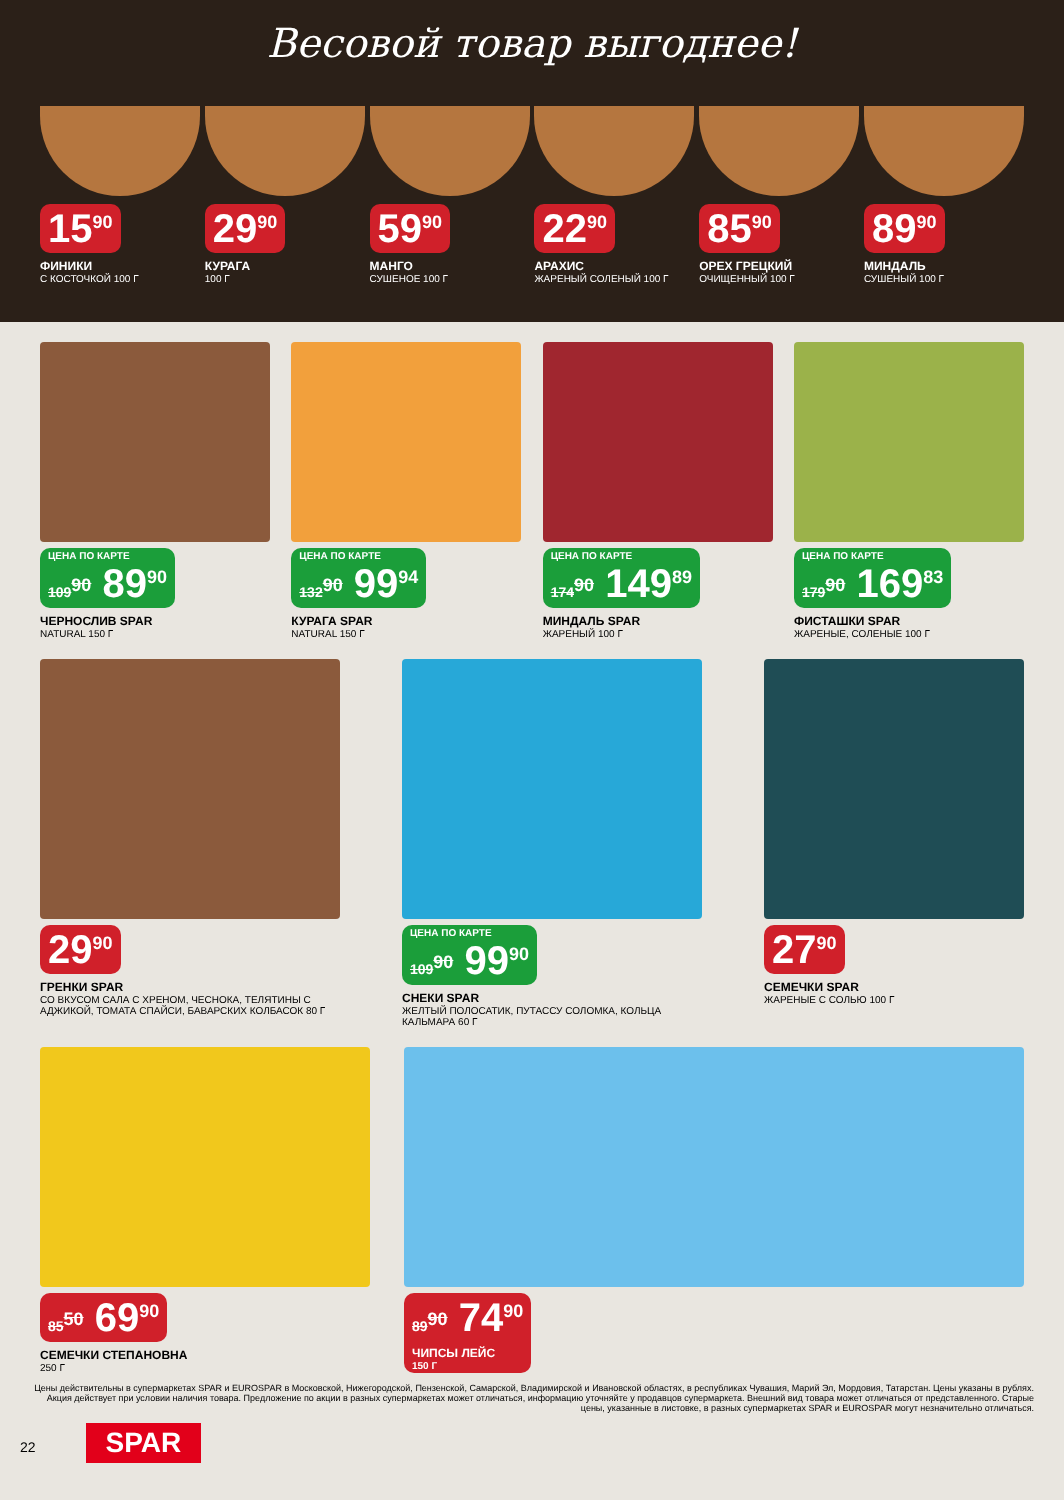Весовой товар выгоднее!
15<sup>90</sup>
ФИНИКИ
С КОСТОЧКОЙ 100 Г
29<sup>90</sup>
КУРАГА
100 Г
59<sup>90</sup>
МАНГО
СУШЕНОЕ 100 Г
22<sup>90</sup>
АРАХИС
ЖАРЕНЫЙ СОЛЕНЫЙ 100 Г
85<sup>90</sup>
ОРЕХ ГРЕЦКИЙ
ОЧИЩЕННЫЙ 100 Г
89<sup>90</sup>
МИНДАЛЬ
СУШЕНЫЙ 100 Г
ЦЕНА ПО КАРТЕ 109<sup>90</sup> 89<sup>90</sup>
ЧЕРНОСЛИВ SPAR
NATURAL 150 Г
ЦЕНА ПО КАРТЕ 132<sup>90</sup> 99<sup>94</sup>
КУРАГА SPAR
NATURAL 150 Г
ЦЕНА ПО КАРТЕ 174<sup>90</sup> 149<sup>89</sup>
МИНДАЛЬ SPAR
ЖАРЕНЫЙ 100 Г
ЦЕНА ПО КАРТЕ 179<sup>90</sup> 169<sup>83</sup>
ФИСТАШКИ SPAR
ЖАРЕНЫЕ, СОЛЕНЫЕ 100 Г
29<sup>90</sup>
ГРЕНКИ SPAR
СО ВКУСОМ САЛА С ХРЕНОМ, ЧЕСНОКА, ТЕЛЯТИНЫ С АДЖИКОЙ, ТОМАТА СПАЙСИ, БАВАРСКИХ КОЛБАСОК 80 Г
ЦЕНА ПО КАРТЕ 109<sup>90</sup> 99<sup>90</sup>
СНЕКИ SPAR
ЖЕЛТЫЙ ПОЛОСАТИК, ПУТАССУ СОЛОМКА, КОЛЬЦА КАЛЬМАРА 60 Г
27<sup>90</sup>
СЕМЕЧКИ SPAR
ЖАРЕНЫЕ С СОЛЬЮ 100 Г
85<sup>50</sup> 69<sup>90</sup>
СЕМЕЧКИ СТЕПАНОВНА
250 Г
89<sup>90</sup> 74<sup>90</sup> ЧИПСЫ ЛЕЙС 150 Г
Цены действительны в супермаркетах SPAR и EUROSPAR в Московской, Нижегородской, Пензенской, Самарской, Владимирской и Ивановской областях, в республиках Чувашия, Марий Эл, Мордовия, Татарстан. Цены указаны в рублях. Акция действует при условии наличия товара. Предложение по акции в разных супермаркетах может отличаться, информацию уточняйте у продавцов супермаркета. Внешний вид товара может отличаться от представленного. Старые цены, указанные в листовке, в разных супермаркетах SPAR и EUROSPAR могут незначительно отличаться.
22 SPAR